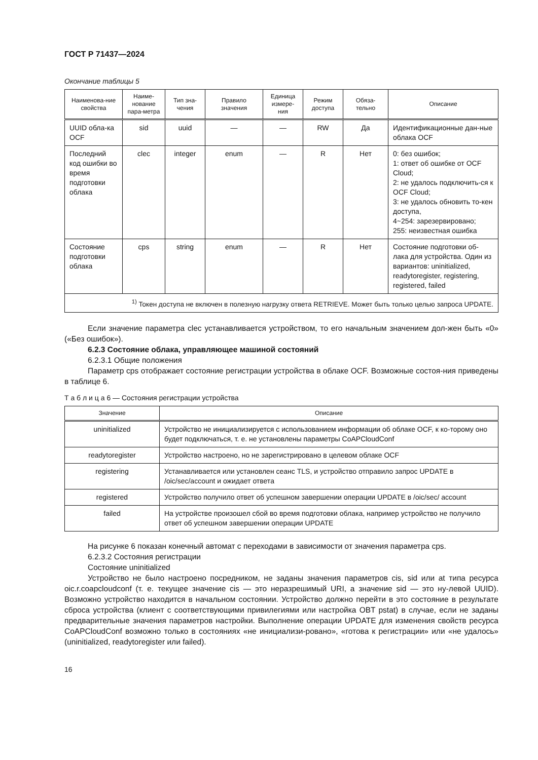ГОСТ Р 71437—2024
Окончание таблицы 5
| Наименова-ние свойства | Наиме-нование пара-метра | Тип зна-чения | Правило значения | Единица измере-ния | Режим доступа | Обяза-тельно | Описание |
| --- | --- | --- | --- | --- | --- | --- | --- |
| UUID обла-ка OCF | sid | uuid | — | — | RW | Да | Идентификационные дан-ные облака OCF |
| Последний код ошибки во время подготовки облака | clec | integer | enum | — | R | Нет | 0: без ошибок; 1: ответ об ошибке от OCF Cloud; 2: не удалось подключить-ся к OCF Cloud; 3: не удалось обновить то-кен доступа, 4~254: зарезервировано; 255: неизвестная ошибка |
| Состояние подготовки облака | cps | string | enum | — | R | Нет | Состояние подготовки об-лака для устройства. Один из вариантов: uninitialized, readytoregister, registering, registered, failed |
| <sup>1)</sup> Токен доступа не включен в полезную нагрузку ответа RETRIEVE. Может быть только целью запроса UPDATE. | | | | | | | |
Если значение параметра clec устанавливается устройством, то его начальным значением дол-жен быть «0» («Без ошибок»).
6.2.3 Состояние облака, управляющее машиной состояний
6.2.3.1 Общие положения
Параметр cps отображает состояние регистрации устройства в облаке OCF. Возможные состоя-ния приведены в таблице 6.
Т а б л и ц а 6 — Состояния регистрации устройства
| Значение | Описание |
| --- | --- |
| uninitialized | Устройство не инициализируется с использованием информации об облаке OCF, к ко-торому оно будет подключаться, т. е. не установлены параметры CoAPCloudConf |
| readytoregister | Устройство настроено, но не зарегистрировано в целевом облаке OCF |
| registering | Устанавливается или установлен сеанс TLS, и устройство отправило запрос UPDATE в /oic/sec/account и ожидает ответа |
| registered | Устройство получило ответ об успешном завершении операции UPDATE в /oic/sec/ account |
| failed | На устройстве произошел сбой во время подготовки облака, например устройство не получило ответ об успешном завершении операции UPDATE |
На рисунке 6 показан конечный автомат с переходами в зависимости от значения параметра cps.
6.2.3.2 Состояния регистрации
Состояние uninitialized
Устройство не было настроено посредником, не заданы значения параметров cis, sid или at типа ресурса oic.r.coapcloudconf (т. е. текущее значение cis — это неразрешимый URI, а значение sid — это ну-левой UUID). Возможно устройство находится в начальном состоянии. Устройство должно перейти в это состояние в результате сброса устройства (клиент с соответствующими привилегиями или настройка OBT pstat) в случае, если не заданы предварительные значения параметров настройки. Выполнение операции UPDATE для изменения свойств ресурса CoAPCloudConf возможно только в состояниях «не инициализи-ровано», «готова к регистрации» или «не удалось» (uninitialized, readytoregister или failed).
16